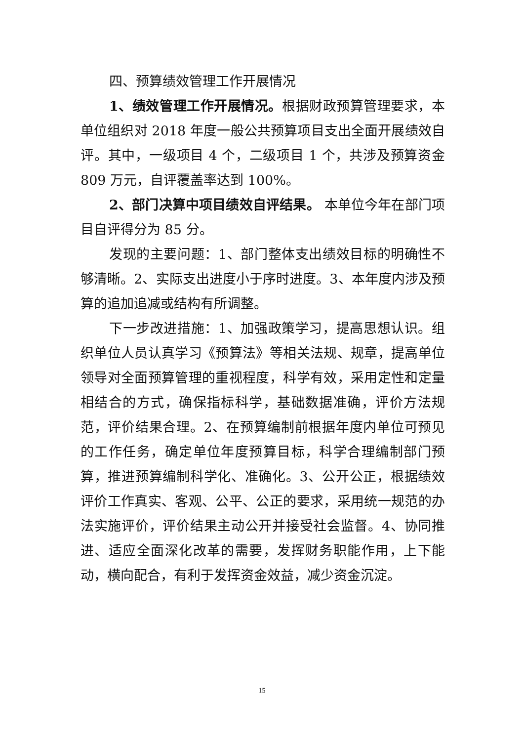四、预算绩效管理工作开展情况
1、绩效管理工作开展情况。根据财政预算管理要求，本单位组织对 2018 年度一般公共预算项目支出全面开展绩效自评。其中，一级项目 4 个，二级项目 1 个，共涉及预算资金 809 万元，自评覆盖率达到 100%。
2、部门决算中项目绩效自评结果。 本单位今年在部门项目自评得分为 85 分。
发现的主要问题：1、部门整体支出绩效目标的明确性不够清晰。2、实际支出进度小于序时进度。3、本年度内涉及预算的追加追减或结构有所调整。
下一步改进措施：1、加强政策学习，提高思想认识。组织单位人员认真学习《预算法》等相关法规、规章，提高单位领导对全面预算管理的重视程度，科学有效，采用定性和定量相结合的方式，确保指标科学，基础数据准确，评价方法规范，评价结果合理。2、在预算编制前根据年度内单位可预见的工作任务，确定单位年度预算目标，科学合理编制部门预算，推进预算编制科学化、准确化。3、公开公正，根据绩效评价工作真实、客观、公平、公正的要求，采用统一规范的办法实施评价，评价结果主动公开并接受社会监督。4、协同推进、适应全面深化改革的需要，发挥财务职能作用，上下能动，横向配合，有利于发挥资金效益，减少资金沉淀。
15